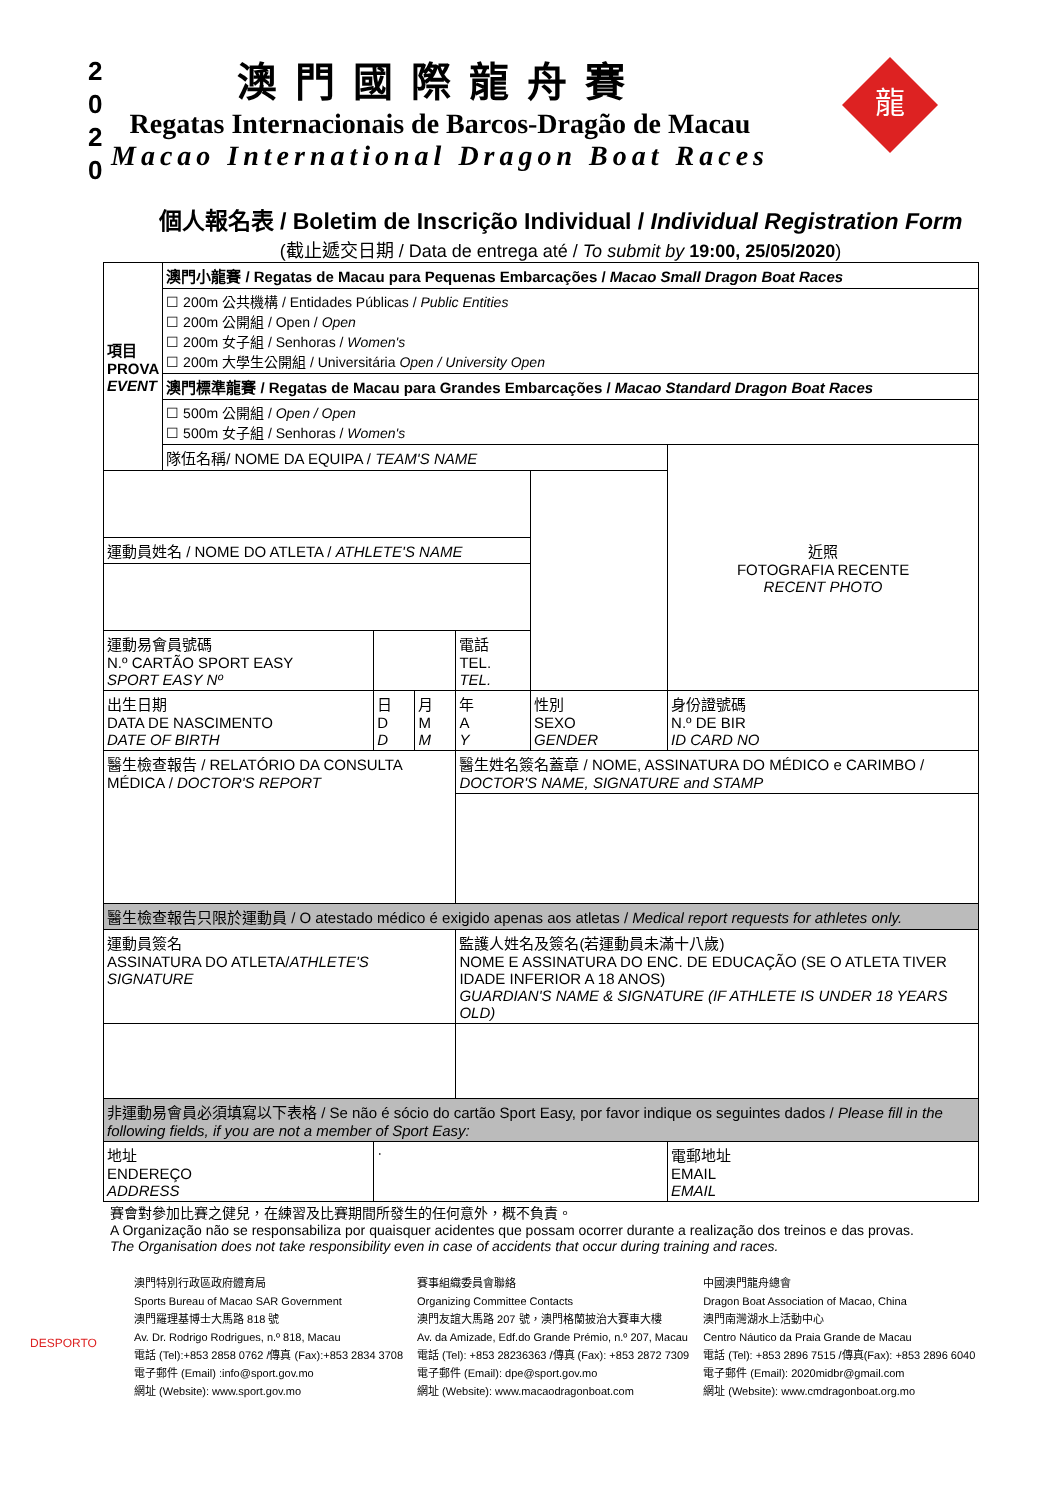2
0
2
0
龍
澳門國際龍舟賽
Regatas Internacionais de Barcos-Dragão de Macau
Macao International Dragon Boat Races
個人報名表 / Boletim de Inscrição Individual / Individual Registration Form
(截止遞交日期 / Data de entrega até / To submit by 19:00, 25/05/2020)
| 項目 PROVA EVENT | 澳門小龍賽 / Regatas de Macau para Pequenas Embarcações / Macao Small Dragon Boat Races | | | | | |
| | ☐ 200m 公共機構 / Entidades Públicas / Public Entities ☐ 200m 公開組 / Open / Open ☐ 200m 女子組 / Senhoras / Women's ☐ 200m 大學生公開組 / Universitária Open / University Open | | | | | |
| | 澳門標準龍賽 / Regatas de Macau para Grandes Embarcações / Macao Standard Dragon Boat Races | | | | | |
| | ☐ 500m 公開組 / Open / Open ☐ 500m 女子組 / Senhoras / Women's | | | | | |
| | 隊伍名稱/ NOME DA EQUIPA / TEAM'S NAME | | | | | 近照 FOTOGRAFIA RECENTE RECENT PHOTO |
| 運動員姓名 / NOME DO ATLETA / ATHLETE'S NAME | | | | | | |
| 運動易會員號碼 N.º CARTÃO SPORT EASY SPORT EASY Nº | | | | 電話 TEL. TEL. | | |
| 出生日期 DATA DE NASCIMENTO DATE OF BIRTH | | 日 D D | 月 M M | 年 A Y | 性別 SEXO GENDER | 身份證號碼 N.º DE BIR ID CARD NO |
| 醫生檢查報告 / RELATÓRIO DA CONSULTA MÉDICA / DOCTOR'S REPORT | | | | 醫生姓名簽名蓋章 / NOME, ASSINATURA DO MÉDICO e CARIMBO / DOCTOR'S NAME, SIGNATURE and STAMP | | |
| 醫生檢查報告只限於運動員 / O atestado médico é exigido apenas aos atletas / Medical report requests for athletes only. | | | | | | |
| 運動員簽名 ASSINATURA DO ATLETA/ ATHLETE'S SIGNATURE | | | | 監護人姓名及簽名(若運動員未滿十八歲) NOME E ASSINATURA DO ENC. DE EDUCAÇÃO (SE O ATLETA TIVER IDADE INFERIOR A 18 ANOS) GUARDIAN'S NAME & SIGNATURE (IF ATHLETE IS UNDER 18 YEARS OLD) | | |
| 非運動易會員必須填寫以下表格 / Se não é sócio do cartão Sport Easy, por favor indique os seguintes dados / Please fill in the following fields, if you are not a member of Sport Easy: | | | | | | |
| 地址 ENDEREÇO ADDRESS | | · | | | | 電郵地址 EMAIL EMAIL |
賽會對參加比賽之健兒，在練習及比賽期間所發生的任何意外，概不負責。
A Organização não se responsabiliza por quaisquer acidentes que possam ocorrer durante a realização dos treinos e das provas.
The Organisation does not take responsibility even in case of accidents that occur during training and races.
DESPORTO
澳門特別行政區政府體育局
Sports Bureau of Macao SAR Government
澳門羅理基博士大馬路 818 號
Av. Dr. Rodrigo Rodrigues, n.º 818, Macau
電話 (Tel):+853 2858 0762 /傳真 (Fax):+853 2834 3708
電子郵件 (Email) :info@sport.gov.mo
網址 (Website): www.sport.gov.mo
賽事組織委員會聯絡
Organizing Committee Contacts
澳門友誼大馬路 207 號，澳門格蘭披治大賽車大樓
Av. da Amizade, Edf.do Grande Prémio, n.º 207, Macau
電話 (Tel): +853 28236363 /傳真 (Fax): +853 2872 7309
電子郵件 (Email): dpe@sport.gov.mo
網址 (Website): www.macaodragonboat.com
中國澳門龍舟總會
Dragon Boat Association of Macao, China
澳門南灣湖水上活動中心
Centro Náutico da Praia Grande de Macau
電話 (Tel): +853 2896 7515 /傳真(Fax): +853 2896 6040
電子郵件 (Email): 2020midbr@gmail.com
網址 (Website): www.cmdragonboat.org.mo